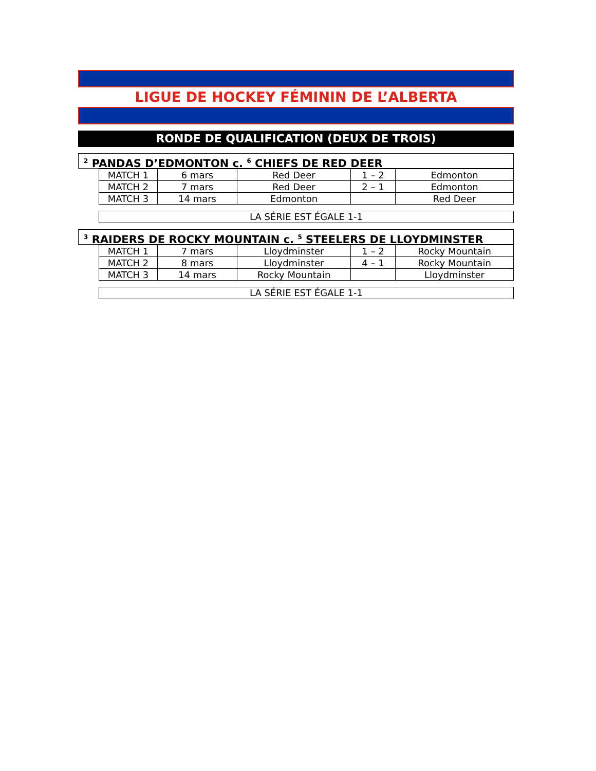LIGUE DE HOCKEY FÉMININ DE L’ALBERTA
RONDE DE QUALIFICATION (DEUX DE TROIS)
<sup>2</sup> PANDAS D’EDMONTON c. <sup>6</sup> CHIEFS DE RED DEER
| MATCH 1 | 6 mars | Red Deer | 1 – 2 | Edmonton |
| MATCH 2 | 7 mars | Red Deer | 2 – 1 | Edmonton |
| MATCH 3 | 14 mars | Edmonton | | Red Deer |
LA SÉRIE EST ÉGALE 1-1
<sup>3</sup> RAIDERS DE ROCKY MOUNTAIN c. <sup>5</sup> STEELERS DE LLOYDMINSTER
| MATCH 1 | 7 mars | Lloydminster | 1 – 2 | Rocky Mountain |
| MATCH 2 | 8 mars | Lloydminster | 4 – 1 | Rocky Mountain |
| MATCH 3 | 14 mars | Rocky Mountain | | Lloydminster |
LA SÉRIE EST ÉGALE 1-1